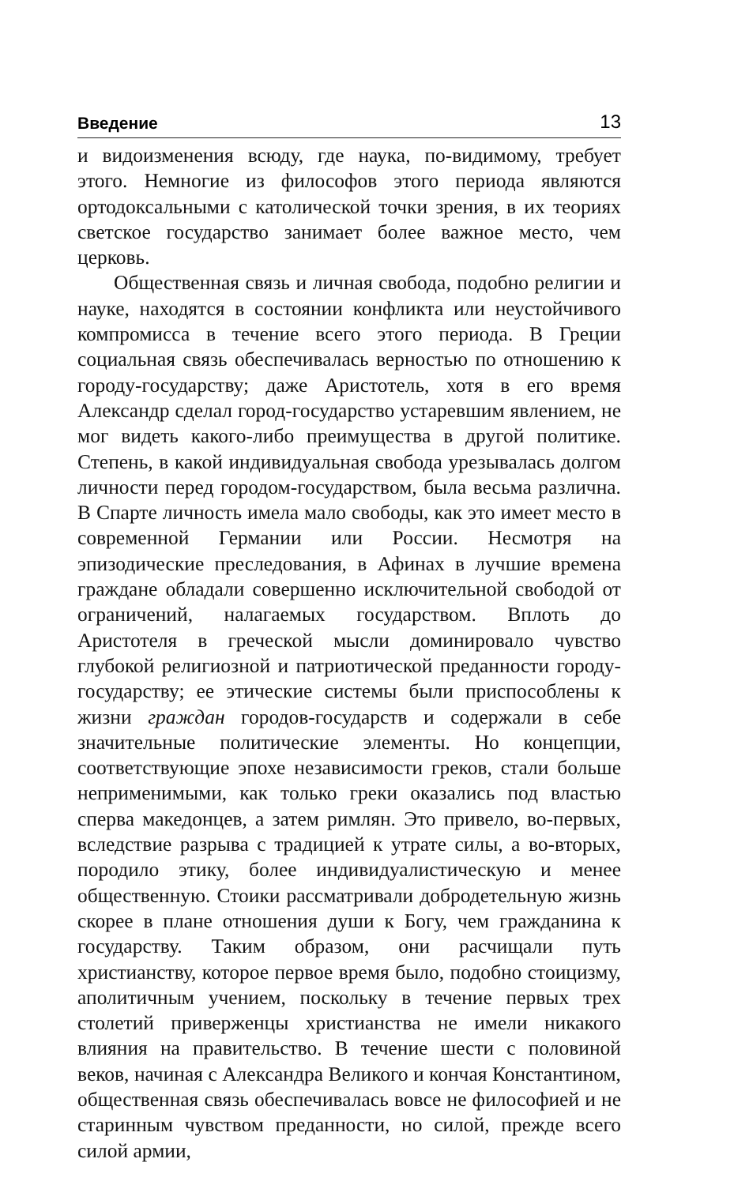Введение 13
и видоизменения всюду, где наука, по-видимому, требует этого. Немногие из философов этого периода являются ортодоксальными с католической точки зрения, в их теориях светское государство занимает более важное место, чем церковь.
Общественная связь и личная свобода, подобно религии и науке, находятся в состоянии конфликта или неустойчивого компромисса в течение всего этого периода. В Греции социальная связь обеспечивалась верностью по отношению к городу-государству; даже Аристотель, хотя в его время Александр сделал город-государство устаревшим явлением, не мог видеть какого-либо преимущества в другой политике. Степень, в какой индивидуальная свобода урезывалась долгом личности перед городом-государством, была весьма различна. В Спарте личность имела мало свободы, как это имеет место в современной Германии или России. Несмотря на эпизодические преследования, в Афинах в лучшие времена граждане обладали совершенно исключительной свободой от ограничений, налагаемых государством. Вплоть до Аристотеля в греческой мысли доминировало чувство глубокой религиозной и патриотической преданности городу-государству; ее этические системы были приспособлены к жизни граждан городов-государств и содержали в себе значительные политические элементы. Но концепции, соответствующие эпохе независимости греков, стали больше неприменимыми, как только греки оказались под властью сперва македонцев, а затем римлян. Это привело, во-первых, вследствие разрыва с традицией к утрате силы, а во-вторых, породило этику, более индивидуалистическую и менее общественную. Стоики рассматривали добродетельную жизнь скорее в плане отношения души к Богу, чем гражданина к государству. Таким образом, они расчищали путь христианству, которое первое время было, подобно стоицизму, аполитичным учением, поскольку в течение первых трех столетий приверженцы христианства не имели никакого влияния на правительство. В течение шести с половиной веков, начиная с Александра Великого и кончая Константином, общественная связь обеспечивалась вовсе не философией и не старинным чувством преданности, но силой, прежде всего силой армии,